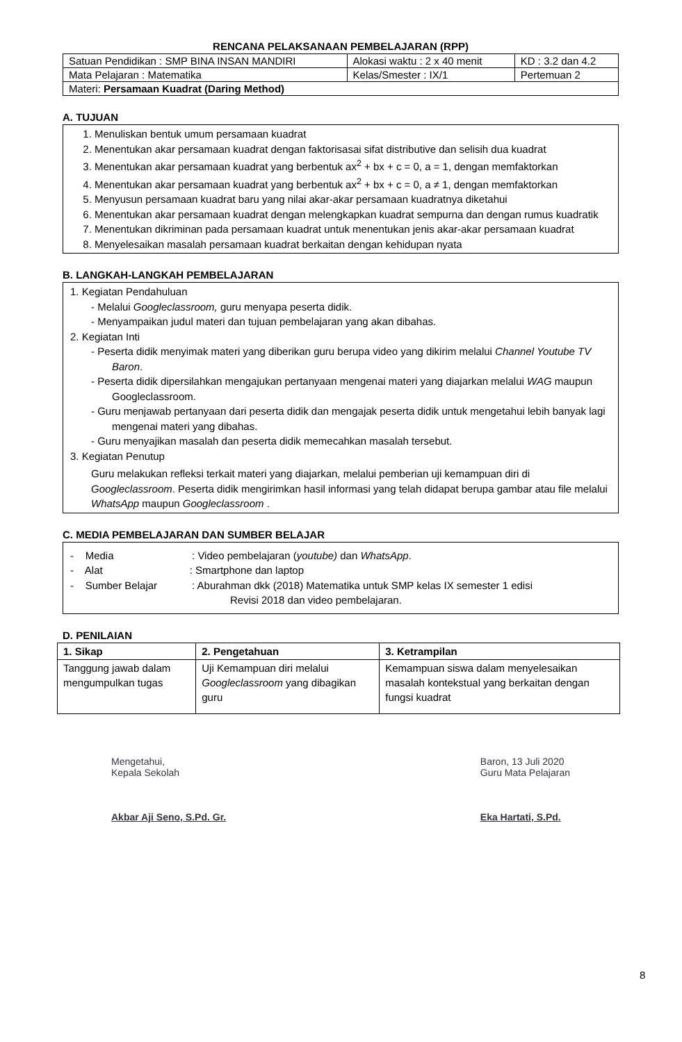RENCANA PELAKSANAAN PEMBELAJARAN (RPP)
| Satuan Pendidikan : SMP BINA INSAN MANDIRI | Alokasi waktu : 2 x 40 menit | KD : 3.2 dan 4.2 |
| Mata Pelajaran : Matematika | Kelas/Smester : IX/1 | Pertemuan 2 |
| Materi: Persamaan Kuadrat (Daring Method) | | |
A. TUJUAN
1. Menuliskan bentuk umum persamaan kuadrat
2. Menentukan akar persamaan kuadrat dengan faktorisasai sifat distributive dan selisih dua kuadrat
3. Menentukan akar persamaan kuadrat yang berbentuk ax<sup>2</sup> + bx + c = 0, a = 1, dengan memfaktorkan
4. Menentukan akar persamaan kuadrat yang berbentuk ax<sup>2</sup> + bx + c = 0, a ≠ 1, dengan memfaktorkan
5. Menyusun persamaan kuadrat baru yang nilai akar-akar persamaan kuadratnya diketahui
6. Menentukan akar persamaan kuadrat dengan melengkapkan kuadrat sempurna dan dengan rumus kuadratik
7. Menentukan dikriminan pada persamaan kuadrat untuk menentukan jenis akar-akar persamaan kuadrat
8. Menyelesaikan masalah persamaan kuadrat berkaitan dengan kehidupan nyata
B. LANGKAH-LANGKAH PEMBELAJARAN
1. Kegiatan Pendahuluan
- Melalui Googleclassroom, guru menyapa peserta didik.
- Menyampaikan judul materi dan tujuan pembelajaran yang akan dibahas.
2. Kegiatan Inti
- Peserta didik menyimak materi yang diberikan guru berupa video yang dikirim melalui Channel Youtube TV Baron.
- Peserta didik dipersilahkan mengajukan pertanyaan mengenai materi yang diajarkan melalui WAG maupun Googleclassroom.
- Guru menjawab pertanyaan dari peserta didik dan mengajak peserta didik untuk mengetahui lebih banyak lagi mengenai materi yang dibahas.
- Guru menyajikan masalah dan peserta didik memecahkan masalah tersebut.
3. Kegiatan Penutup
Guru melakukan refleksi terkait materi yang diajarkan, melalui pemberian uji kemampuan diri di Googleclassroom. Peserta didik mengirimkan hasil informasi yang telah didapat berupa gambar atau file melalui WhatsApp maupun Googleclassroom .
C. MEDIA PEMBELAJARAN DAN SUMBER BELAJAR
- Media : Video pembelajaran (youtube) dan WhatsApp.
- Alat : Smartphone dan laptop
- Sumber Belajar : Aburahman dkk (2018) Matematika untuk SMP kelas IX semester 1 edisi
Revisi 2018 dan video pembelajaran.
D. PENILAIAN
| 1. Sikap | 2. Pengetahuan | 3. Ketrampilan |
| --- | --- | --- |
| Tanggung jawab dalam mengumpulkan tugas | Uji Kemampuan diri melalui Googleclassroom yang dibagikan guru | Kemampuan siswa dalam menyelesaikan masalah kontekstual yang berkaitan dengan fungsi kuadrat |
Mengetahui,
Kepala Sekolah
Akbar Aji Seno, S.Pd. Gr.
Baron, 13 Juli 2020
Guru Mata Pelajaran
Eka Hartati, S.Pd.
8